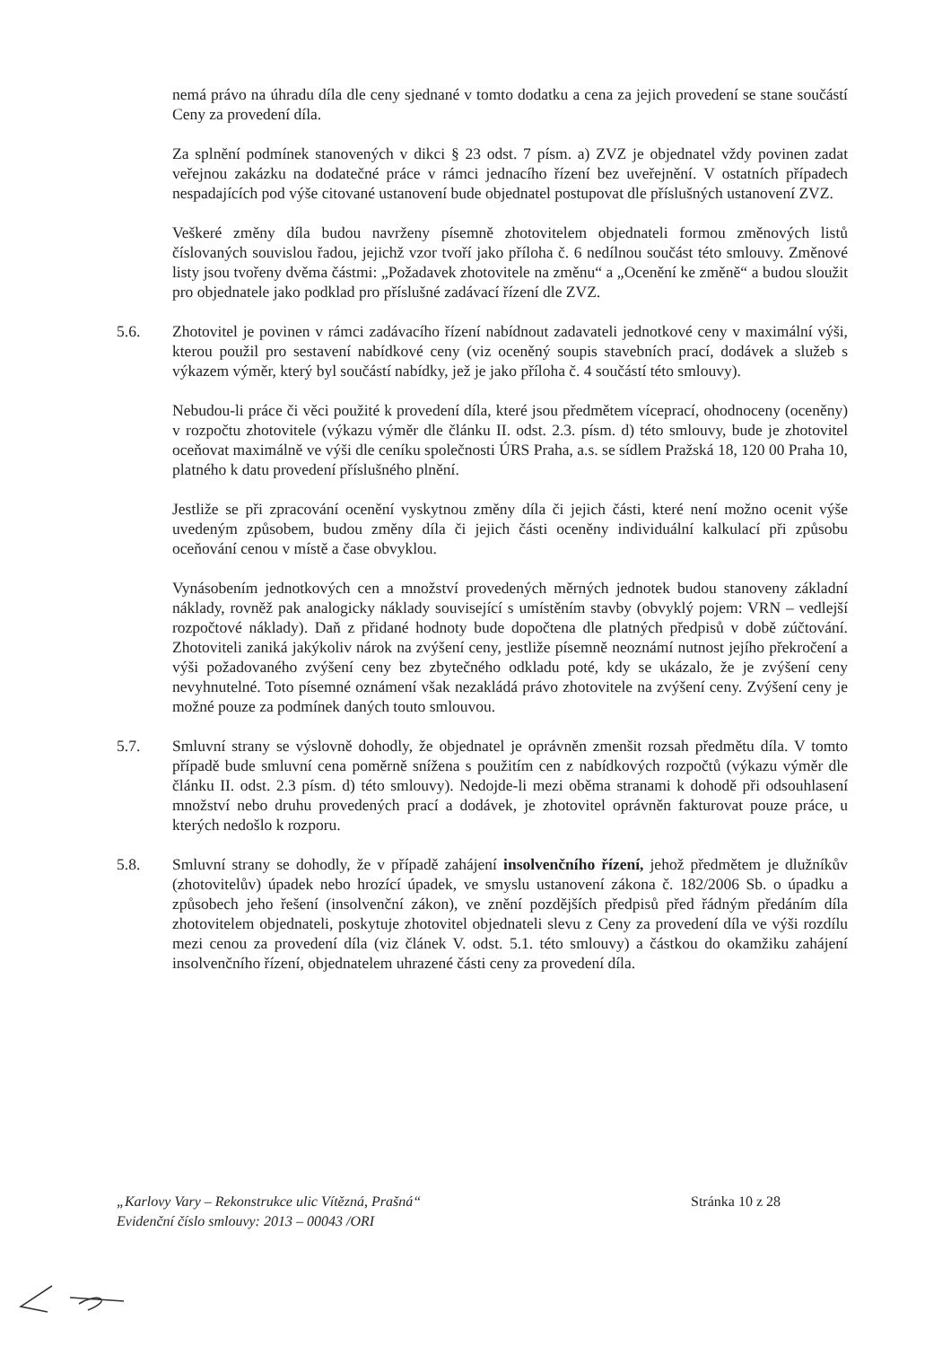nemá právo na úhradu díla dle ceny sjednané v tomto dodatku a cena za jejich provedení se stane součástí Ceny za provedení díla.
Za splnění podmínek stanovených v dikci § 23 odst. 7 písm. a) ZVZ je objednatel vždy povinen zadat veřejnou zakázku na dodatečné práce v rámci jednacího řízení bez uveřejnění. V ostatních případech nespadajících pod výše citované ustanovení bude objednatel postupovat dle příslušných ustanovení ZVZ.
Veškeré změny díla budou navrženy písemně zhotovitelem objednateli formou změnových listů číslovaných souvislou řadou, jejichž vzor tvoří jako příloha č. 6 nedílnou součást této smlouvy. Změnové listy jsou tvořeny dvěma částmi: „Požadavek zhotovitele na změnu“ a „Ocenění ke změně“ a budou sloužit pro objednatele jako podklad pro příslušné zadávací řízení dle ZVZ.
5.6. Zhotovitel je povinen v rámci zadávacího řízení nabídnout zadavateli jednotkové ceny v maximální výši, kterou použil pro sestavení nabídkové ceny (viz oceněný soupis stavebních prací, dodávek a služeb s výkazem výměr, který byl součástí nabídky, jež je jako příloha č. 4 součástí této smlouvy).
Nebudou-li práce či věci použité k provedení díla, které jsou předmětem víceprací, ohodnoceny (oceněny) v rozpočtu zhotovitele (výkazu výměr dle článku II. odst. 2.3. písm. d) této smlouvy, bude je zhotovitel oceňovat maximálně ve výši dle ceníku společnosti ÚRS Praha, a.s. se sídlem Pražská 18, 120 00 Praha 10, platného k datu provedení příslušného plnění.
Jestliže se při zpracování ocenění vyskytnou změny díla či jejich části, které není možno ocenit výše uvedeným způsobem, budou změny díla či jejich části oceněny individuální kalkulací při způsobu oceňování cenou v místě a čase obvyklou.
Vynásobením jednotkových cen a množství provedených měrných jednotek budou stanoveny základní náklady, rovněž pak analogicky náklady související s umístěním stavby (obvyklý pojem: VRN – vedlejší rozpočtové náklady). Daň z přidané hodnoty bude dopočtena dle platných předpisů v době zúčtování. Zhotoviteli zaniká jakýkoliv nárok na zvýšení ceny, jestliže písemně neoznámí nutnost jejího překročení a výši požadovaného zvýšení ceny bez zbytečného odkladu poté, kdy se ukázalo, že je zvýšení ceny nevyhnutelné. Toto písemné oznámení však nezakládá právo zhotovitele na zvýšení ceny. Zvýšení ceny je možné pouze za podmínek daných touto smlouvou.
5.7. Smluvní strany se výslovně dohodly, že objednatel je oprávněn zmenšit rozsah předmětu díla. V tomto případě bude smluvní cena poměrně snížena s použitím cen z nabídkových rozpočtů (výkazu výměr dle článku II. odst. 2.3 písm. d) této smlouvy). Nedojde-li mezi oběma stranami k dohodě při odsouhlasení množství nebo druhu provedených prací a dodávek, je zhotovitel oprávněn fakturovat pouze práce, u kterých nedošlo k rozporu.
5.8. Smluvní strany se dohodly, že v případě zahájení insolvenčního řízení, jehož předmětem je dlužníkův (zhotovitelův) úpadek nebo hrozící úpadek, ve smyslu ustanovení zákona č. 182/2006 Sb. o úpadku a způsobech jeho řešení (insolvenční zákon), ve znění pozdějších předpisů před řádným předáním díla zhotovitelem objednateli, poskytuje zhotovitel objednateli slevu z Ceny za provedení díla ve výši rozdílu mezi cenou za provedení díla (viz článek V. odst. 5.1. této smlouvy) a částkou do okamžiku zahájení insolvenčního řízení, objednatelem uhrazené části ceny za provedení díla.
„Karlovy Vary – Rekonstrukce ulic Vítězná, Prašná“
Evidenční číslo smlouvy: 2013 – 00043 /ORI
Stránka 10 z 28